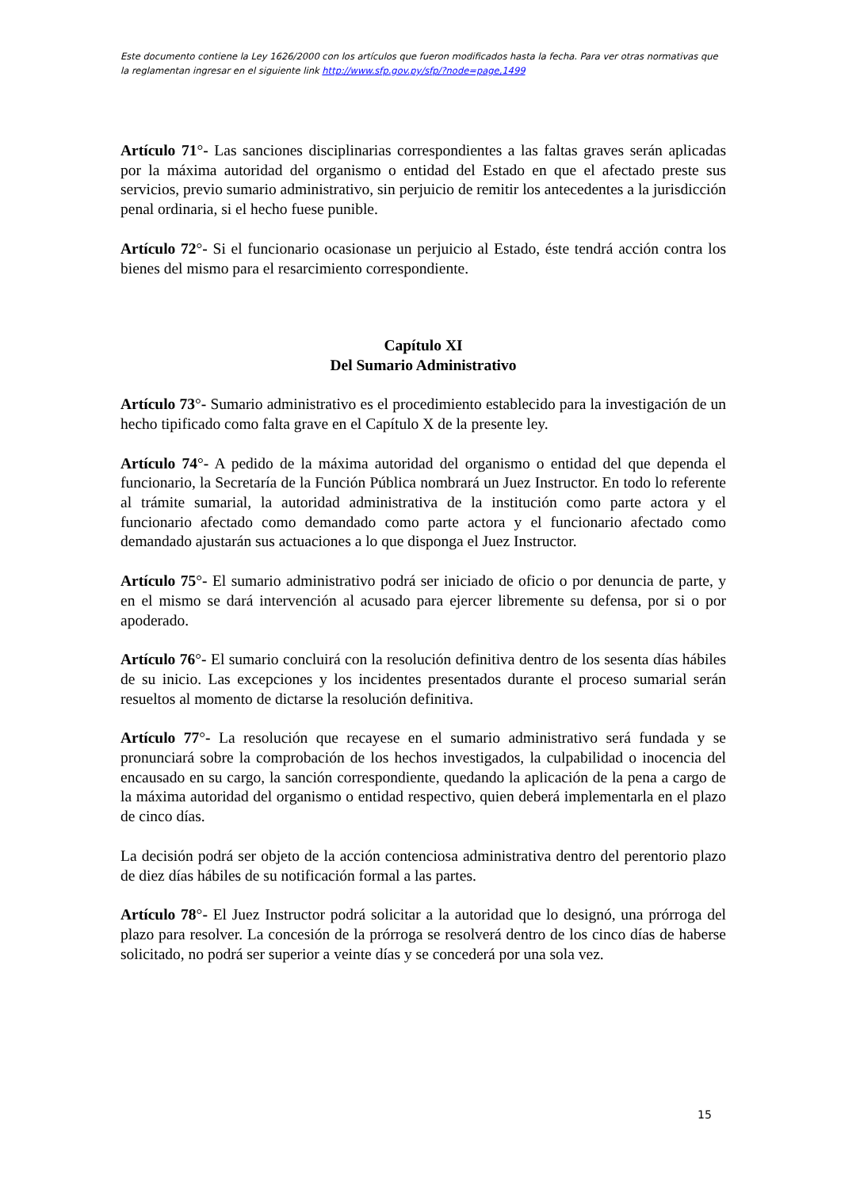Este documento contiene la Ley 1626/2000 con los artículos que fueron modificados hasta la fecha. Para ver otras normativas que la reglamentan ingresar en el siguiente link http://www.sfp.gov.py/sfp/?node=page,1499
Artículo 71°- Las sanciones disciplinarias correspondientes a las faltas graves serán aplicadas por la máxima autoridad del organismo o entidad del Estado en que el afectado preste sus servicios, previo sumario administrativo, sin perjuicio de remitir los antecedentes a la jurisdicción penal ordinaria, si el hecho fuese punible.
Artículo 72°- Si el funcionario ocasionase un perjuicio al Estado, éste tendrá acción contra los bienes del mismo para el resarcimiento correspondiente.
Capítulo XI
Del Sumario Administrativo
Artículo 73°- Sumario administrativo es el procedimiento establecido para la investigación de un hecho tipificado como falta grave en el Capítulo X de la presente ley.
Artículo 74°- A pedido de la máxima autoridad del organismo o entidad del que dependa el funcionario, la Secretaría de la Función Pública nombrará un Juez Instructor. En todo lo referente al trámite sumarial, la autoridad administrativa de la institución como parte actora y el funcionario afectado como demandado como parte actora y el funcionario afectado como demandado ajustarán sus actuaciones a lo que disponga el Juez Instructor.
Artículo 75°- El sumario administrativo podrá ser iniciado de oficio o por denuncia de parte, y en el mismo se dará intervención al acusado para ejercer libremente su defensa, por si o por apoderado.
Artículo 76°- El sumario concluirá con la resolución definitiva dentro de los sesenta días hábiles de su inicio. Las excepciones y los incidentes presentados durante el proceso sumarial serán resueltos al momento de dictarse la resolución definitiva.
Artículo 77°- La resolución que recayese en el sumario administrativo será fundada y se pronunciará sobre la comprobación de los hechos investigados, la culpabilidad o inocencia del encausado en su cargo, la sanción correspondiente, quedando la aplicación de la pena a cargo de la máxima autoridad del organismo o entidad respectivo, quien deberá implementarla en el plazo de cinco días.
La decisión podrá ser objeto de la acción contenciosa administrativa dentro del perentorio plazo de diez días hábiles de su notificación formal a las partes.
Artículo 78°- El Juez Instructor podrá solicitar a la autoridad que lo designó, una prórroga del plazo para resolver. La concesión de la prórroga se resolverá dentro de los cinco días de haberse solicitado, no podrá ser superior a veinte días y se concederá por una sola vez.
15